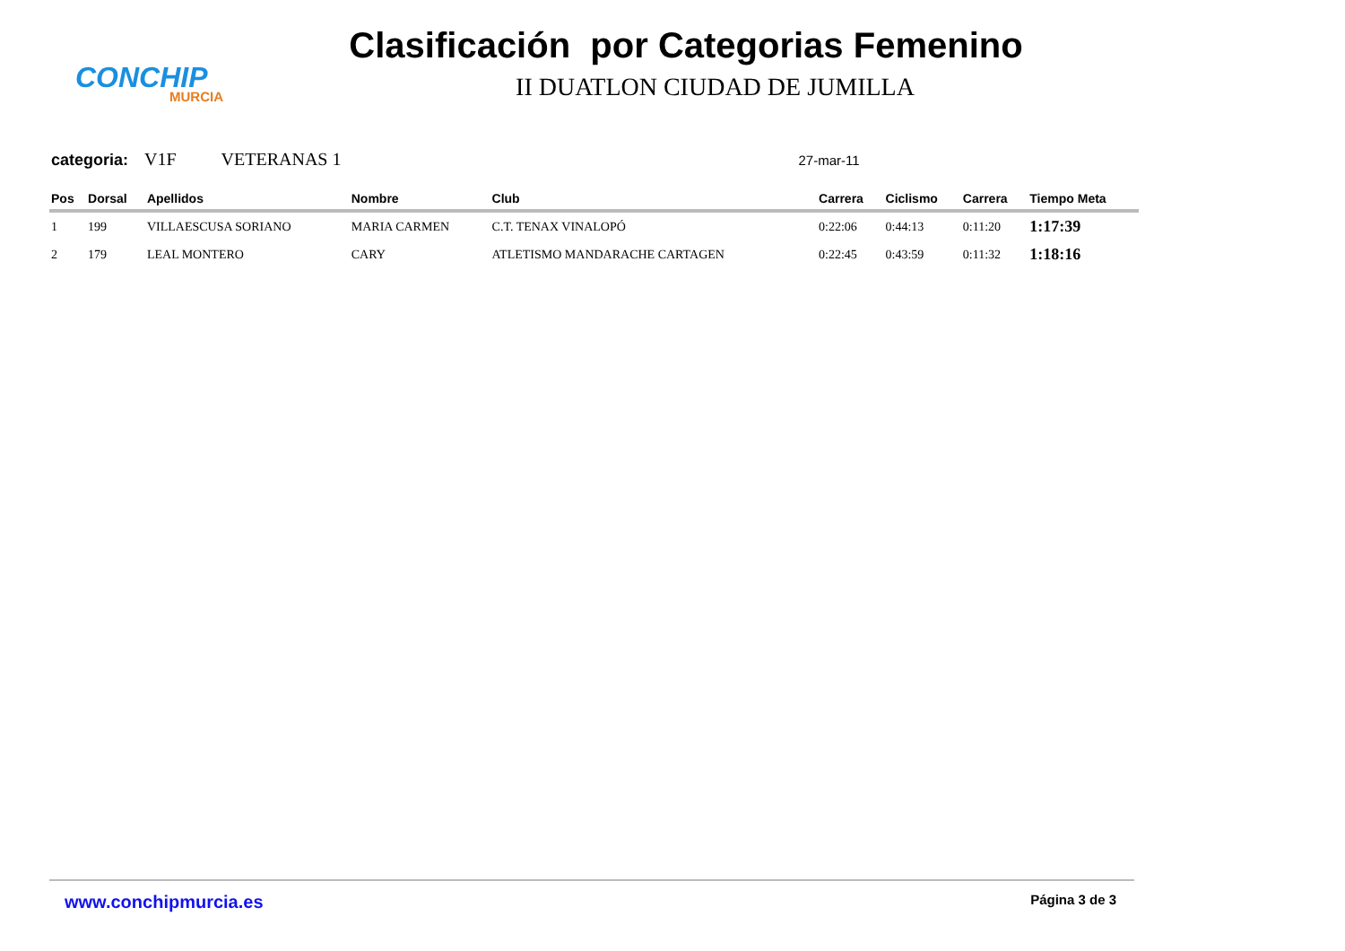CONCHIP
MURCIA
Clasificación por Categorias Femenino
II DUATLON CIUDAD DE JUMILLA
categoria: V1F VETERANAS 1 27-mar-11
| Pos | Dorsal | Apellidos | Nombre | Club | Carrera | Ciclismo | Carrera | Tiempo Meta |
| --- | --- | --- | --- | --- | --- | --- | --- | --- |
| 1 | 199 | VILLAESCUSA SORIANO | MARIA CARMEN | C.T. TENAX VINALOPÓ | 0:22:06 | 0:44:13 | 0:11:20 | 1:17:39 |
| 2 | 179 | LEAL MONTERO | CARY | ATLETISMO MANDARACHE CARTAGEN | 0:22:45 | 0:43:59 | 0:11:32 | 1:18:16 |
www.conchipmurcia.es Página 3 de 3